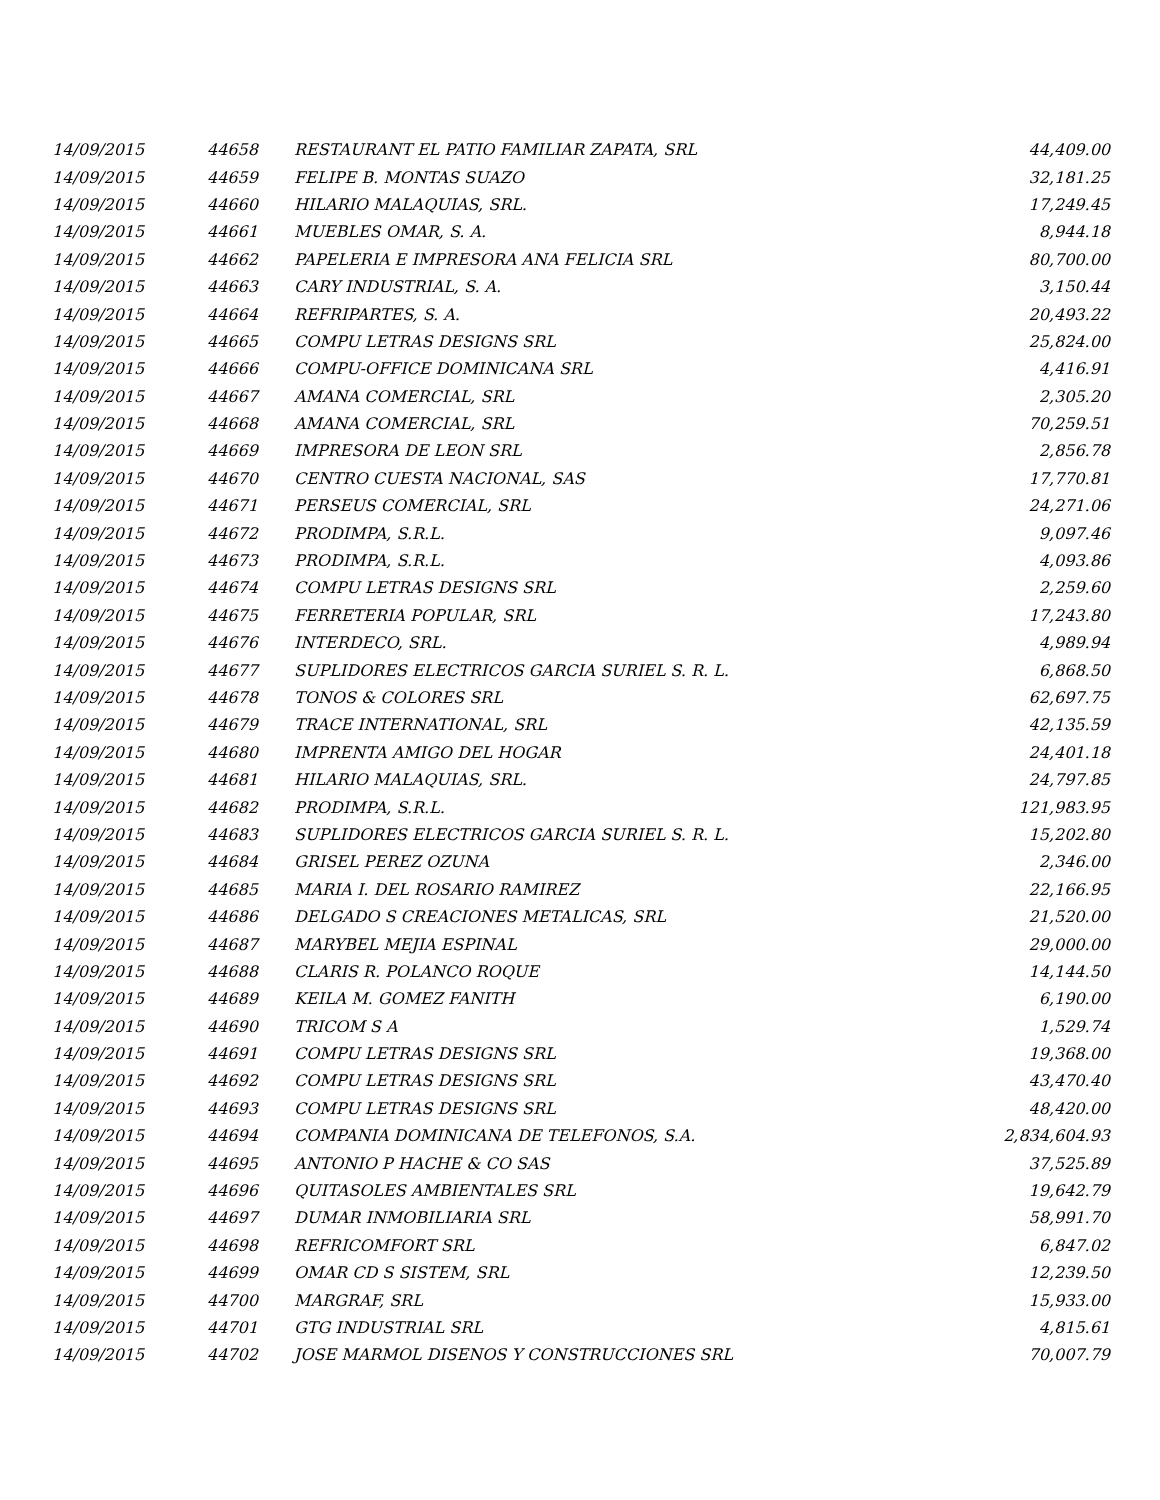| 14/09/2015 | 44658 | RESTAURANT EL PATIO FAMILIAR ZAPATA, SRL | 44,409.00 |
| 14/09/2015 | 44659 | FELIPE B. MONTAS SUAZO | 32,181.25 |
| 14/09/2015 | 44660 | HILARIO MALAQUIAS, SRL. | 17,249.45 |
| 14/09/2015 | 44661 | MUEBLES OMAR, S. A. | 8,944.18 |
| 14/09/2015 | 44662 | PAPELERIA E IMPRESORA ANA FELICIA SRL | 80,700.00 |
| 14/09/2015 | 44663 | CARY INDUSTRIAL, S. A. | 3,150.44 |
| 14/09/2015 | 44664 | REFRIPARTES, S. A. | 20,493.22 |
| 14/09/2015 | 44665 | COMPU LETRAS DESIGNS SRL | 25,824.00 |
| 14/09/2015 | 44666 | COMPU-OFFICE DOMINICANA SRL | 4,416.91 |
| 14/09/2015 | 44667 | AMANA COMERCIAL, SRL | 2,305.20 |
| 14/09/2015 | 44668 | AMANA COMERCIAL, SRL | 70,259.51 |
| 14/09/2015 | 44669 | IMPRESORA DE LEON SRL | 2,856.78 |
| 14/09/2015 | 44670 | CENTRO CUESTA NACIONAL, SAS | 17,770.81 |
| 14/09/2015 | 44671 | PERSEUS COMERCIAL, SRL | 24,271.06 |
| 14/09/2015 | 44672 | PRODIMPA, S.R.L. | 9,097.46 |
| 14/09/2015 | 44673 | PRODIMPA, S.R.L. | 4,093.86 |
| 14/09/2015 | 44674 | COMPU LETRAS DESIGNS SRL | 2,259.60 |
| 14/09/2015 | 44675 | FERRETERIA POPULAR, SRL | 17,243.80 |
| 14/09/2015 | 44676 | INTERDECO, SRL. | 4,989.94 |
| 14/09/2015 | 44677 | SUPLIDORES ELECTRICOS GARCIA SURIEL S. R. L. | 6,868.50 |
| 14/09/2015 | 44678 | TONOS & COLORES SRL | 62,697.75 |
| 14/09/2015 | 44679 | TRACE INTERNATIONAL, SRL | 42,135.59 |
| 14/09/2015 | 44680 | IMPRENTA AMIGO DEL HOGAR | 24,401.18 |
| 14/09/2015 | 44681 | HILARIO MALAQUIAS, SRL. | 24,797.85 |
| 14/09/2015 | 44682 | PRODIMPA, S.R.L. | 121,983.95 |
| 14/09/2015 | 44683 | SUPLIDORES ELECTRICOS GARCIA SURIEL S. R. L. | 15,202.80 |
| 14/09/2015 | 44684 | GRISEL PEREZ OZUNA | 2,346.00 |
| 14/09/2015 | 44685 | MARIA I. DEL ROSARIO RAMIREZ | 22,166.95 |
| 14/09/2015 | 44686 | DELGADO S CREACIONES METALICAS, SRL | 21,520.00 |
| 14/09/2015 | 44687 | MARYBEL MEJIA ESPINAL | 29,000.00 |
| 14/09/2015 | 44688 | CLARIS R. POLANCO ROQUE | 14,144.50 |
| 14/09/2015 | 44689 | KEILA M. GOMEZ FANITH | 6,190.00 |
| 14/09/2015 | 44690 | TRICOM S A | 1,529.74 |
| 14/09/2015 | 44691 | COMPU LETRAS DESIGNS SRL | 19,368.00 |
| 14/09/2015 | 44692 | COMPU LETRAS DESIGNS SRL | 43,470.40 |
| 14/09/2015 | 44693 | COMPU LETRAS DESIGNS SRL | 48,420.00 |
| 14/09/2015 | 44694 | COMPANIA DOMINICANA DE TELEFONOS, S.A. | 2,834,604.93 |
| 14/09/2015 | 44695 | ANTONIO P HACHE & CO SAS | 37,525.89 |
| 14/09/2015 | 44696 | QUITASOLES AMBIENTALES SRL | 19,642.79 |
| 14/09/2015 | 44697 | DUMAR INMOBILIARIA SRL | 58,991.70 |
| 14/09/2015 | 44698 | REFRICOMFORT SRL | 6,847.02 |
| 14/09/2015 | 44699 | OMAR CD S SISTEM, SRL | 12,239.50 |
| 14/09/2015 | 44700 | MARGRAF, SRL | 15,933.00 |
| 14/09/2015 | 44701 | GTG INDUSTRIAL SRL | 4,815.61 |
| 14/09/2015 | 44702 | JOSE MARMOL DISENOS Y CONSTRUCCIONES SRL | 70,007.79 |